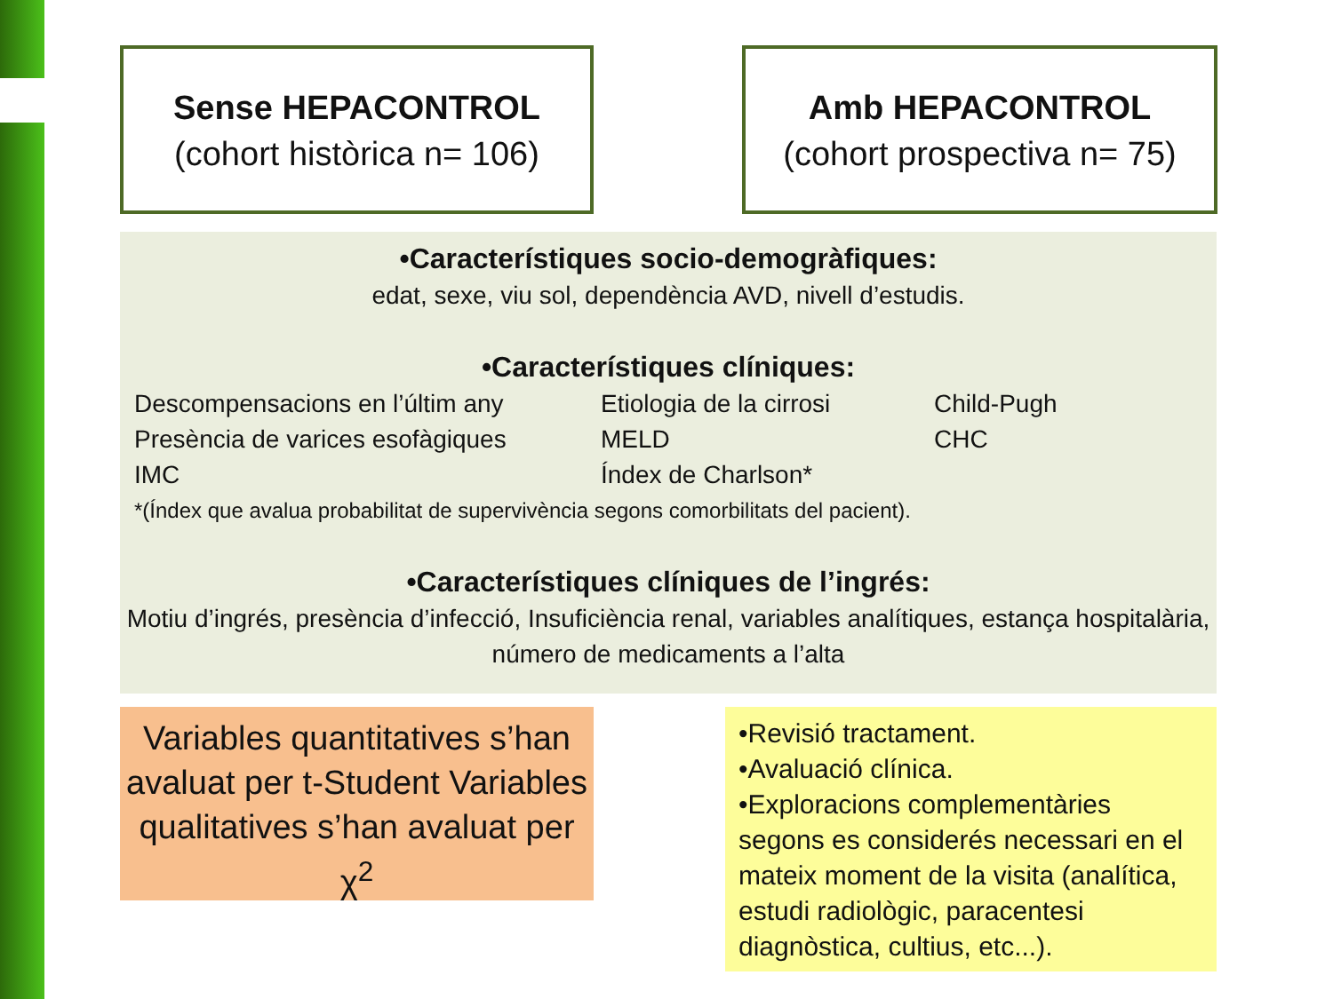Sense HEPACONTROL
(cohort històrica n= 106)
Amb HEPACONTROL
(cohort prospectiva n= 75)
•Característiques socio-demogràfiques:
edat, sexe, viu sol, dependència AVD, nivell d’estudis.
•Característiques clíniques:
Descompensacions en l’últim any
Etiologia de la cirrosi
Child-Pugh
Presència de varices esofàgiques
MELD
CHC
IMC
Índex de Charlson*
*(Índex que avalua probabilitat de supervivència segons comorbilitats del pacient).
•Característiques clíniques de l’ingrés:
Motiu d’ingrés, presència d’infecció, Insuficiència renal, variables analítiques, estança hospitalària, número de medicaments a l’alta
Variables quantitatives s’han avaluat per t-Student Variables qualitatives s’han avaluat per χ<sup>2</sup>
•Revisió tractament.
•Avaluació clínica.
•Exploracions complementàries segons es considerés necessari en el mateix moment de la visita (analítica, estudi radiològic, paracentesi diagnòstica, cultius, etc...).